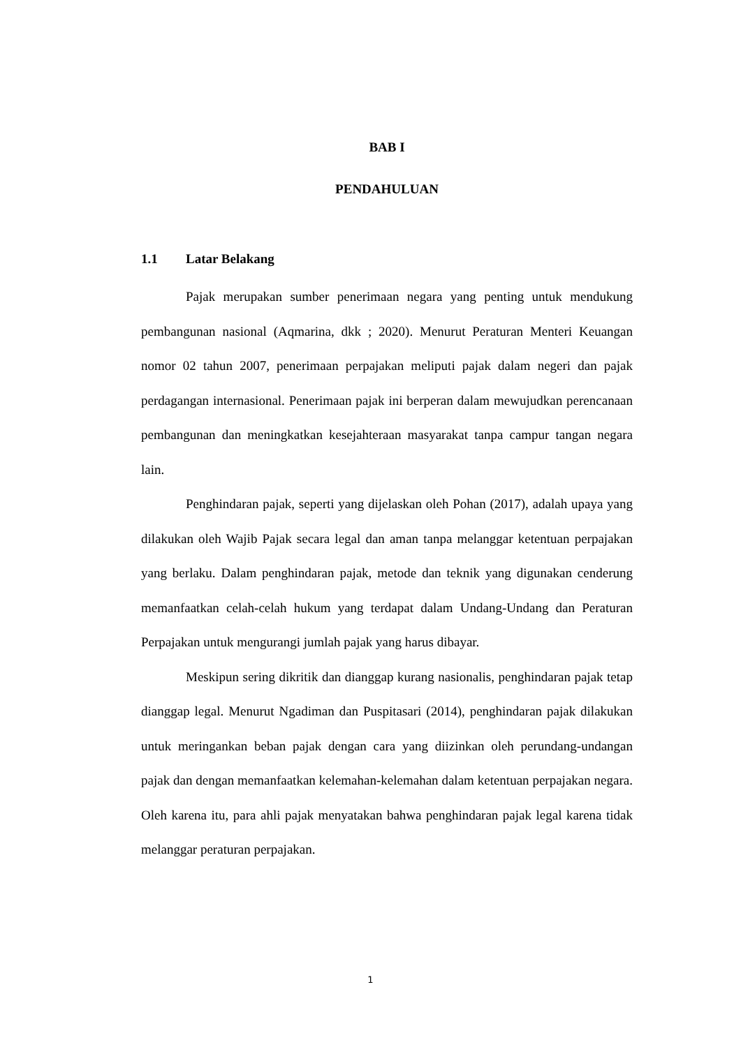BAB I
PENDAHULUAN
1.1 Latar Belakang
Pajak merupakan sumber penerimaan negara yang penting untuk mendukung pembangunan nasional (Aqmarina, dkk ; 2020). Menurut Peraturan Menteri Keuangan nomor 02 tahun 2007, penerimaan perpajakan meliputi pajak dalam negeri dan pajak perdagangan internasional. Penerimaan pajak ini berperan dalam mewujudkan perencanaan pembangunan dan meningkatkan kesejahteraan masyarakat tanpa campur tangan negara lain.
Penghindaran pajak, seperti yang dijelaskan oleh Pohan (2017), adalah upaya yang dilakukan oleh Wajib Pajak secara legal dan aman tanpa melanggar ketentuan perpajakan yang berlaku. Dalam penghindaran pajak, metode dan teknik yang digunakan cenderung memanfaatkan celah-celah hukum yang terdapat dalam Undang-Undang dan Peraturan Perpajakan untuk mengurangi jumlah pajak yang harus dibayar.
Meskipun sering dikritik dan dianggap kurang nasionalis, penghindaran pajak tetap dianggap legal. Menurut Ngadiman dan Puspitasari (2014), penghindaran pajak dilakukan untuk meringankan beban pajak dengan cara yang diizinkan oleh perundang-undangan pajak dan dengan memanfaatkan kelemahan-kelemahan dalam ketentuan perpajakan negara. Oleh karena itu, para ahli pajak menyatakan bahwa penghindaran pajak legal karena tidak melanggar peraturan perpajakan.
1